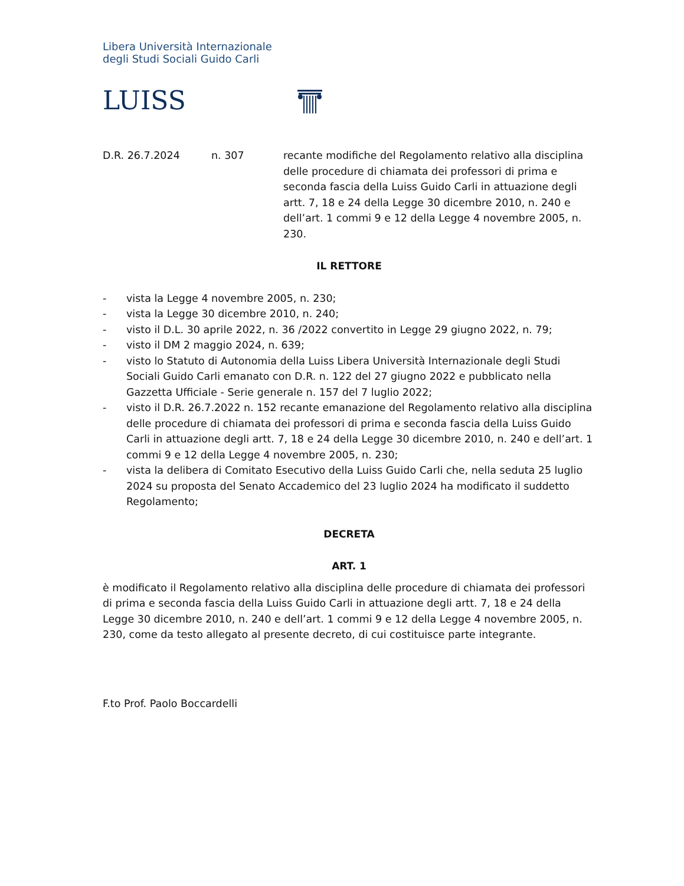Libera Università Internazionale
degli Studi Sociali Guido Carli
LUISS
D.R. 26.7.2024 n. 307 recante modifiche del Regolamento relativo alla disciplina delle procedure di chiamata dei professori di prima e seconda fascia della Luiss Guido Carli in attuazione degli artt. 7, 18 e 24 della Legge 30 dicembre 2010, n. 240 e dell’art. 1 commi 9 e 12 della Legge 4 novembre 2005, n. 230.
IL RETTORE
- vista la Legge 4 novembre 2005, n. 230;
- vista la Legge 30 dicembre 2010, n. 240;
- visto il D.L. 30 aprile 2022, n. 36 /2022 convertito in Legge 29 giugno 2022, n. 79;
- visto il DM 2 maggio 2024, n. 639;
- visto lo Statuto di Autonomia della Luiss Libera Università Internazionale degli Studi Sociali Guido Carli emanato con D.R. n. 122 del 27 giugno 2022 e pubblicato nella Gazzetta Ufficiale - Serie generale n. 157 del 7 luglio 2022;
- visto il D.R. 26.7.2022 n. 152 recante emanazione del Regolamento relativo alla disciplina delle procedure di chiamata dei professori di prima e seconda fascia della Luiss Guido Carli in attuazione degli artt. 7, 18 e 24 della Legge 30 dicembre 2010, n. 240 e dell’art. 1 commi 9 e 12 della Legge 4 novembre 2005, n. 230;
- vista la delibera di Comitato Esecutivo della Luiss Guido Carli che, nella seduta 25 luglio 2024 su proposta del Senato Accademico del 23 luglio 2024 ha modificato il suddetto Regolamento;
DECRETA
ART. 1
è modificato il Regolamento relativo alla disciplina delle procedure di chiamata dei professori di prima e seconda fascia della Luiss Guido Carli in attuazione degli artt. 7, 18 e 24 della Legge 30 dicembre 2010, n. 240 e dell’art. 1 commi 9 e 12 della Legge 4 novembre 2005, n. 230, come da testo allegato al presente decreto, di cui costituisce parte integrante.
F.to Prof. Paolo Boccardelli